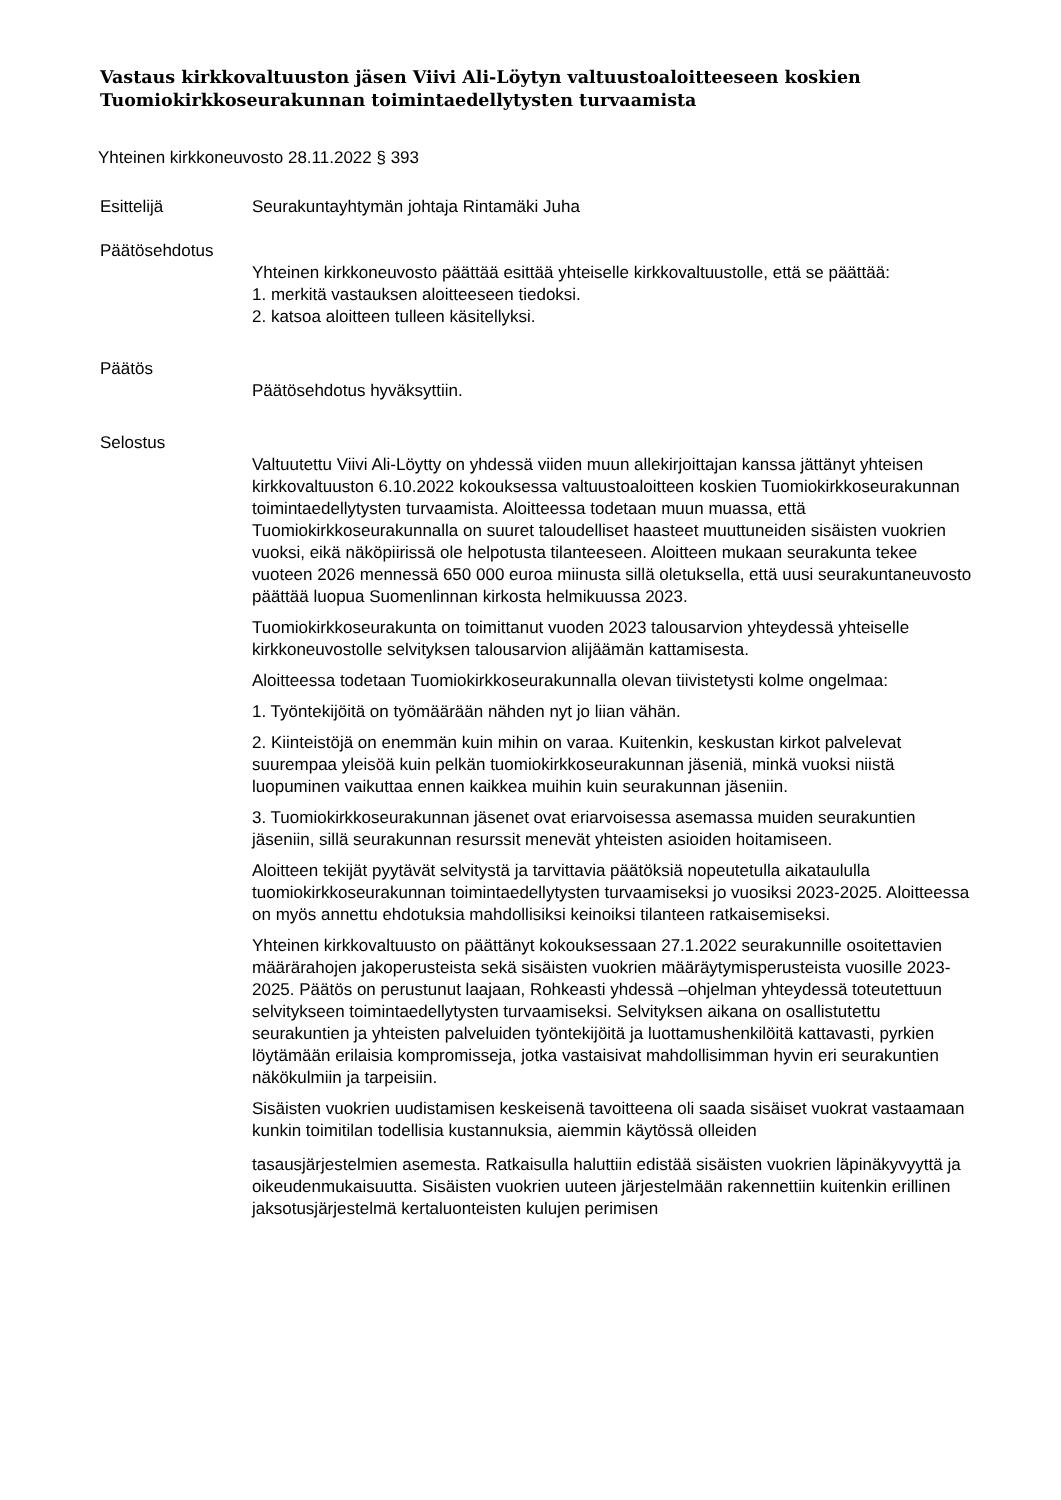Vastaus kirkkovaltuuston jäsen Viivi Ali-Löytyn valtuustoaloitteeseen koskien Tuomiokirkkoseurakunnan toimintaedellytysten turvaamista
Yhteinen kirkkoneuvosto 28.11.2022 § 393
Esittelijä Seurakuntayhtymän johtaja Rintamäki Juha
Päätösehdotus
Yhteinen kirkkoneuvosto päättää esittää yhteiselle kirkkovaltuustolle, että se päättää:
1. merkitä vastauksen aloitteeseen tiedoksi.
2. katsoa aloitteen tulleen käsitellyksi.
Päätös
Päätösehdotus hyväksyttiin.
Selostus
Valtuutettu Viivi Ali-Löytty on yhdessä viiden muun allekirjoittajan kanssa jättänyt yhteisen kirkkovaltuuston 6.10.2022 kokouksessa valtuustoaloitteen koskien Tuomiokirkkoseurakunnan toimintaedellytysten turvaamista. Aloitteessa todetaan muun muassa, että Tuomiokirkkoseurakunnalla on suuret taloudelliset haasteet muuttuneiden sisäisten vuokrien vuoksi, eikä näköpiirissä ole helpotusta tilanteeseen. Aloitteen mukaan seurakunta tekee vuoteen 2026 mennessä 650 000 euroa miinusta sillä oletuksella, että uusi seurakuntaneuvosto päättää luopua Suomenlinnan kirkosta helmikuussa 2023.
Tuomiokirkkoseurakunta on toimittanut vuoden 2023 talousarvion yhteydessä yhteiselle kirkkoneuvostolle selvityksen talousarvion alijäämän kattamisesta.
Aloitteessa todetaan Tuomiokirkkoseurakunnalla olevan tiivistetysti kolme ongelmaa:
1. Työntekijöitä on työmäärään nähden nyt jo liian vähän.
2. Kiinteistöjä on enemmän kuin mihin on varaa. Kuitenkin, keskustan kirkot palvelevat suurempaa yleisöä kuin pelkän tuomiokirkkoseurakunnan jäseniä, minkä vuoksi niistä luopuminen vaikuttaa ennen kaikkea muihin kuin seurakunnan jäseniin.
3. Tuomiokirkkoseurakunnan jäsenet ovat eriarvoisessa asemassa muiden seurakuntien jäseniin, sillä seurakunnan resurssit menevät yhteisten asioiden hoitamiseen.
Aloitteen tekijät pyytävät selvitystä ja tarvittavia päätöksiä nopeutetulla aikataululla tuomiokirkkoseurakunnan toimintaedellytysten turvaamiseksi jo vuosiksi 2023-2025. Aloitteessa on myös annettu ehdotuksia mahdollisiksi keinoiksi tilanteen ratkaisemiseksi.
Yhteinen kirkkovaltuusto on päättänyt kokouksessaan 27.1.2022 seurakunnille osoitettavien määrärahojen jakoperusteista sekä sisäisten vuokrien määräytymisperusteista vuosille 2023-2025. Päätös on perustunut laajaan, Rohkeasti yhdessä –ohjelman yhteydessä toteutettuun selvitykseen toimintaedellytysten turvaamiseksi. Selvityksen aikana on osallistutettu seurakuntien ja yhteisten palveluiden työntekijöitä ja luottamushenkilöitä kattavasti, pyrkien löytämään erilaisia kompromisseja, jotka vastaisivat mahdollisimman hyvin eri seurakuntien näkökulmiin ja tarpeisiin.
Sisäisten vuokrien uudistamisen keskeisenä tavoitteena oli saada sisäiset vuokrat vastaamaan kunkin toimitilan todellisia kustannuksia, aiemmin käytössä olleiden
tasausjärjestelmien asemesta. Ratkaisulla haluttiin edistää sisäisten vuokrien läpinäkyvyyttä ja oikeudenmukaisuutta. Sisäisten vuokrien uuteen järjestelmään rakennettiin kuitenkin erillinen jaksotusjärjestelmä kertaluonteisten kulujen perimisen